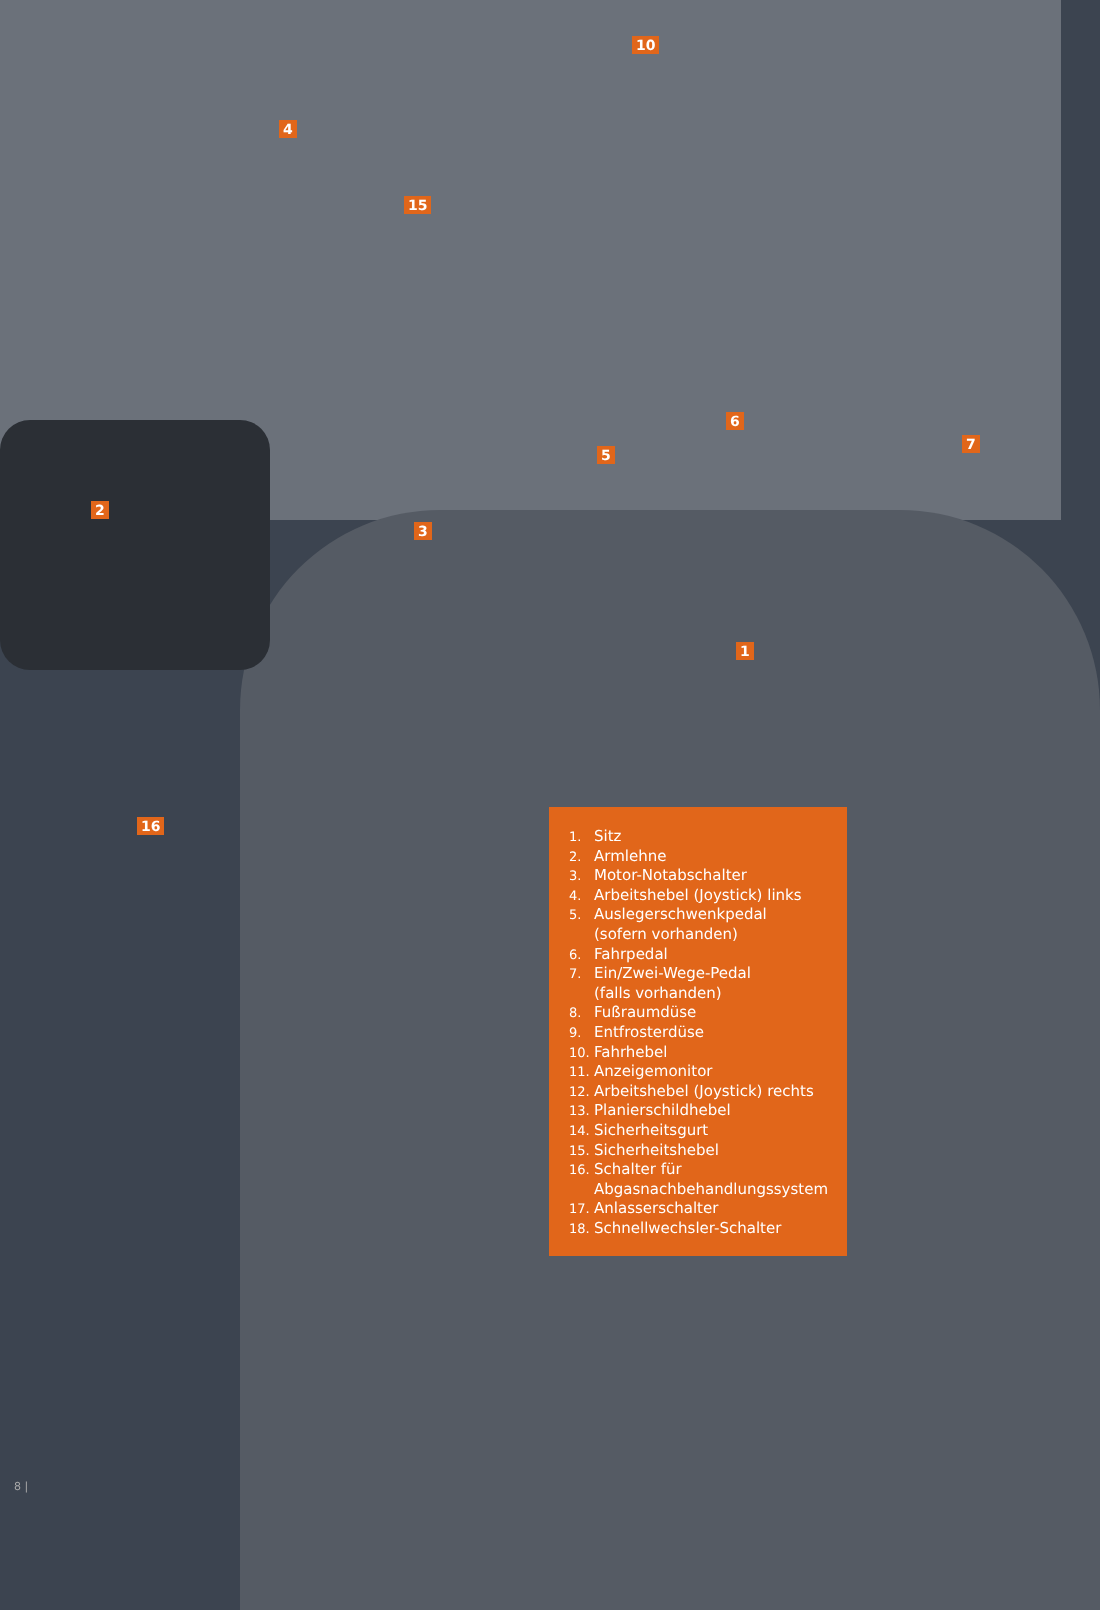10
4
15
6
7
5
2
3
1
16
1. Sitz
2. Armlehne
3. Motor-Notabschalter
4. Arbeitshebel (Joystick) links
5. Auslegerschwenkpedal
(sofern vorhanden)
6. Fahrpedal
7. Ein/Zwei-Wege-Pedal
(falls vorhanden)
8. Fußraumdüse
9. Entfrosterdüse
10. Fahrhebel
11. Anzeigemonitor
12. Arbeitshebel (Joystick) rechts
13. Planierschildhebel
14. Sicherheitsgurt
15. Sicherheitshebel
16. Schalter für
Abgasnachbehandlungssystem
17. Anlasserschalter
18. Schnellwechsler-Schalter
8 |